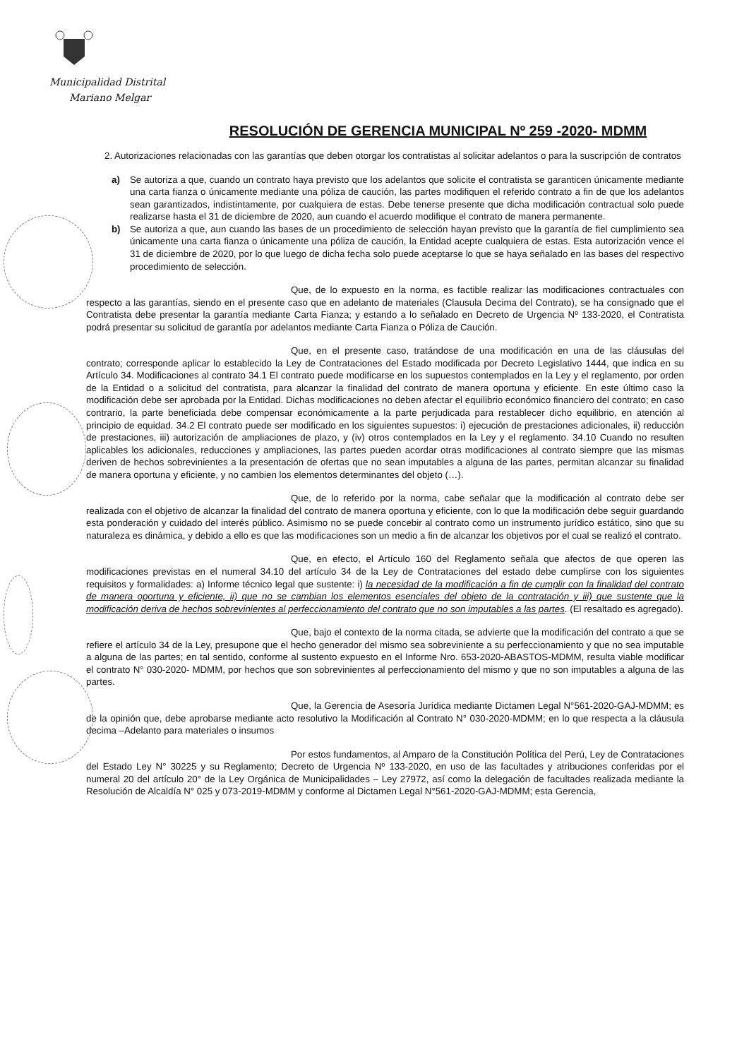Municipalidad Distrital
Mariano Melgar
RESOLUCIÓN DE GERENCIA MUNICIPAL Nº 259 -2020- MDMM
2. Autorizaciones relacionadas con las garantías que deben otorgar los contratistas al solicitar adelantos o para la suscripción de contratos
a) Se autoriza a que, cuando un contrato haya previsto que los adelantos que solicite el contratista se garanticen únicamente mediante una carta fianza o únicamente mediante una póliza de caución, las partes modifiquen el referido contrato a fin de que los adelantos sean garantizados, indistintamente, por cualquiera de estas. Debe tenerse presente que dicha modificación contractual solo puede realizarse hasta el 31 de diciembre de 2020, aun cuando el acuerdo modifique el contrato de manera permanente.
b) Se autoriza a que, aun cuando las bases de un procedimiento de selección hayan previsto que la garantía de fiel cumplimiento sea únicamente una carta fianza o únicamente una póliza de caución, la Entidad acepte cualquiera de estas. Esta autorización vence el 31 de diciembre de 2020, por lo que luego de dicha fecha solo puede aceptarse lo que se haya señalado en las bases del respectivo procedimiento de selección.
Que, de lo expuesto en la norma, es factible realizar las modificaciones contractuales con respecto a las garantías, siendo en el presente caso que en adelanto de materiales (Clausula Decima del Contrato), se ha consignado que el Contratista debe presentar la garantía mediante Carta Fianza; y estando a lo señalado en Decreto de Urgencia Nº 133-2020, el Contratista podrá presentar su solicitud de garantía por adelantos mediante Carta Fianza o Póliza de Caución.
Que, en el presente caso, tratándose de una modificación en una de las cláusulas del contrato; corresponde aplicar lo establecido la Ley de Contrataciones del Estado modificada por Decreto Legislativo 1444, que indica en su Artículo 34. Modificaciones al contrato 34.1 El contrato puede modificarse en los supuestos contemplados en la Ley y el reglamento, por orden de la Entidad o a solicitud del contratista, para alcanzar la finalidad del contrato de manera oportuna y eficiente. En este último caso la modificación debe ser aprobada por la Entidad. Dichas modificaciones no deben afectar el equilibrio económico financiero del contrato; en caso contrario, la parte beneficiada debe compensar económicamente a la parte perjudicada para restablecer dicho equilibrio, en atención al principio de equidad. 34.2 El contrato puede ser modificado en los siguientes supuestos: i) ejecución de prestaciones adicionales, ii) reducción de prestaciones, iii) autorización de ampliaciones de plazo, y (iv) otros contemplados en la Ley y el reglamento. 34.10 Cuando no resulten aplicables los adicionales, reducciones y ampliaciones, las partes pueden acordar otras modificaciones al contrato siempre que las mismas deriven de hechos sobrevinientes a la presentación de ofertas que no sean imputables a alguna de las partes, permitan alcanzar su finalidad de manera oportuna y eficiente, y no cambien los elementos determinantes del objeto (…).
Que, de lo referido por la norma, cabe señalar que la modificación al contrato debe ser realizada con el objetivo de alcanzar la finalidad del contrato de manera oportuna y eficiente, con lo que la modificación debe seguir guardando esta ponderación y cuidado del interés público. Asimismo no se puede concebir al contrato como un instrumento jurídico estático, sino que su naturaleza es dinámica, y debido a ello es que las modificaciones son un medio a fin de alcanzar los objetivos por el cual se realizó el contrato.
Que, en efecto, el Artículo 160 del Reglamento señala que afectos de que operen las modificaciones previstas en el numeral 34.10 del artículo 34 de la Ley de Contrataciones del estado debe cumplirse con los siguientes requisitos y formalidades: a) Informe técnico legal que sustente: i) la necesidad de la modificación a fin de cumplir con la finalidad del contrato de manera oportuna y eficiente, ii) que no se cambian los elementos esenciales del objeto de la contratación y iii) que sustente que la modificación deriva de hechos sobrevinientes al perfeccionamiento del contrato que no son imputables a las partes. (El resaltado es agregado).
Que, bajo el contexto de la norma citada, se advierte que la modificación del contrato a que se refiere el artículo 34 de la Ley, presupone que el hecho generador del mismo sea sobreviniente a su perfeccionamiento y que no sea imputable a alguna de las partes; en tal sentido, conforme al sustento expuesto en el Informe Nro. 653-2020-ABASTOS-MDMM, resulta viable modificar el contrato N° 030-2020- MDMM, por hechos que son sobrevinientes al perfeccionamiento del mismo y que no son imputables a alguna de las partes.
Que, la Gerencia de Asesoría Jurídica mediante Dictamen Legal N°561-2020-GAJ-MDMM; es de la opinión que, debe aprobarse mediante acto resolutivo la Modificación al Contrato N° 030-2020-MDMM; en lo que respecta a la cláusula decima –Adelanto para materiales o insumos
Por estos fundamentos, al Amparo de la Constitución Política del Perú, Ley de Contrataciones del Estado Ley N° 30225 y su Reglamento; Decreto de Urgencia Nº 133-2020, en uso de las facultades y atribuciones conferidas por el numeral 20 del artículo 20° de la Ley Orgánica de Municipalidades – Ley 27972, así como la delegación de facultades realizada mediante la Resolución de Alcaldía N° 025 y 073-2019-MDMM y conforme al Dictamen Legal N°561-2020-GAJ-MDMM; esta Gerencia,